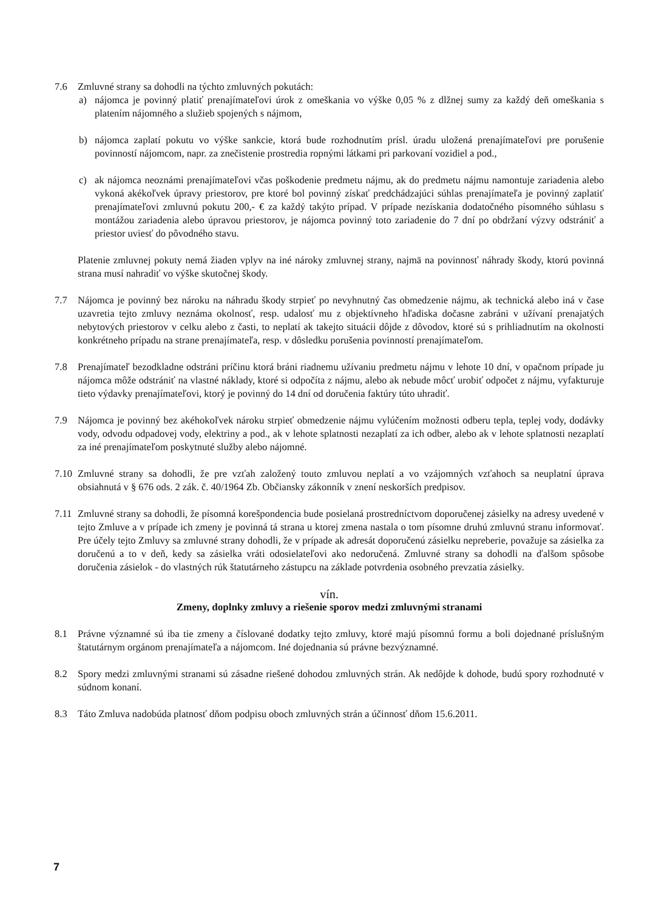7.6 Zmluvné strany sa dohodli na týchto zmluvných pokutách:
a) nájomca je povinný platiť prenajímateľovi úrok z omeškania vo výške 0,05 % z dlžnej sumy za každý deň omeškania s platením nájomného a služieb spojených s nájmom,
b) nájomca zaplatí pokutu vo výške sankcie, ktorá bude rozhodnutím prísl. úradu uložená prenajímateľovi pre porušenie povinností nájomcom, napr. za znečistenie prostredia ropnými látkami pri parkovaní vozidiel a pod.,
c) ak nájomca neoznámi prenajímateľovi včas poškodenie predmetu nájmu, ak do predmetu nájmu namontuje zariadenia alebo vykoná akékoľvek úpravy priestorov, pre ktoré bol povinný získať predchádzajúci súhlas prenajímateľa je povinný zaplatiť prenajímateľovi zmluvnú pokutu 200,- € za každý takýto prípad. V prípade nezískania dodatočného písomného súhlasu s montážou zariadenia alebo úpravou priestorov, je nájomca povinný toto zariadenie do 7 dní po obdržaní výzvy odstrániť a priestor uviesť do pôvodného stavu.
Platenie zmluvnej pokuty nemá žiaden vplyv na iné nároky zmluvnej strany, najmä na povinnosť náhrady škody, ktorú povinná strana musí nahradiť vo výške skutočnej škody.
7.7 Nájomca je povinný bez nároku na náhradu škody strpieť po nevyhnutný čas obmedzenie nájmu, ak technická alebo iná v čase uzavretia tejto zmluvy neznáma okolnosť, resp. udalosť mu z objektívneho hľadiska dočasne zabráni v užívaní prenajatých nebytových priestorov v celku alebo z časti, to neplatí ak takejto situácii dôjde z dôvodov, ktoré sú s prihliadnutím na okolnosti konkrétneho prípadu na strane prenajímateľa, resp. v dôsledku porušenia povinností prenajímateľom.
7.8 Prenajímateľ bezodkladne odstráni príčinu ktorá bráni riadnemu užívaniu predmetu nájmu v lehote 10 dní, v opačnom prípade ju nájomca môže odstrániť na vlastné náklady, ktoré si odpočíta z nájmu, alebo ak nebude môcť urobiť odpočet z nájmu, vyfakturuje tieto výdavky prenajímateľovi, ktorý je povinný do 14 dní od doručenia faktúry túto uhradiť.
7.9 Nájomca je povinný bez akéhokoľvek nároku strpieť obmedzenie nájmu vylúčením možnosti odberu tepla, teplej vody, dodávky vody, odvodu odpadovej vody, elektriny a pod., ak v lehote splatnosti nezaplatí za ich odber, alebo ak v lehote splatnosti nezaplatí za iné prenajímateľom poskytnuté služby alebo nájomné.
7.10 Zmluvné strany sa dohodli, že pre vzťah založený touto zmluvou neplatí a vo vzájomných vzťahoch sa neuplatní úprava obsiahnutá v § 676 ods. 2 zák. č. 40/1964 Zb. Občiansky zákonník v znení neskorších predpisov.
7.11 Zmluvné strany sa dohodli, že písomná korešpondencia bude posielaná prostredníctvom doporučenej zásielky na adresy uvedené v tejto Zmluve a v prípade ich zmeny je povinná tá strana u ktorej zmena nastala o tom písomne druhú zmluvnú stranu informovať. Pre účely tejto Zmluvy sa zmluvné strany dohodli, že v prípade ak adresát doporučenú zásielku nepreberie, považuje sa zásielka za doručenú a to v deň, kedy sa zásielka vráti odosielateľovi ako nedoručená. Zmluvné strany sa dohodli na ďalšom spôsobe doručenia zásielok - do vlastných rúk štatutárneho zástupcu na základe potvrdenia osobného prevzatia zásielky.
vín.
Zmeny, doplnky zmluvy a riešenie sporov medzi zmluvnými stranami
8.1 Právne významné sú iba tie zmeny a číslované dodatky tejto zmluvy, ktoré majú písomnú formu a boli dojednané príslušným štatutárnym orgánom prenajímateľa a nájomcom. Iné dojednania sú právne bezvýznamné.
8.2 Spory medzi zmluvnými stranami sú zásadne riešené dohodou zmluvných strán. Ak nedôjde k dohode, budú spory rozhodnuté v súdnom konaní.
8.3 Táto Zmluva nadobúda platnosť dňom podpisu oboch zmluvných strán a účinnosť dňom 15.6.2011.
7